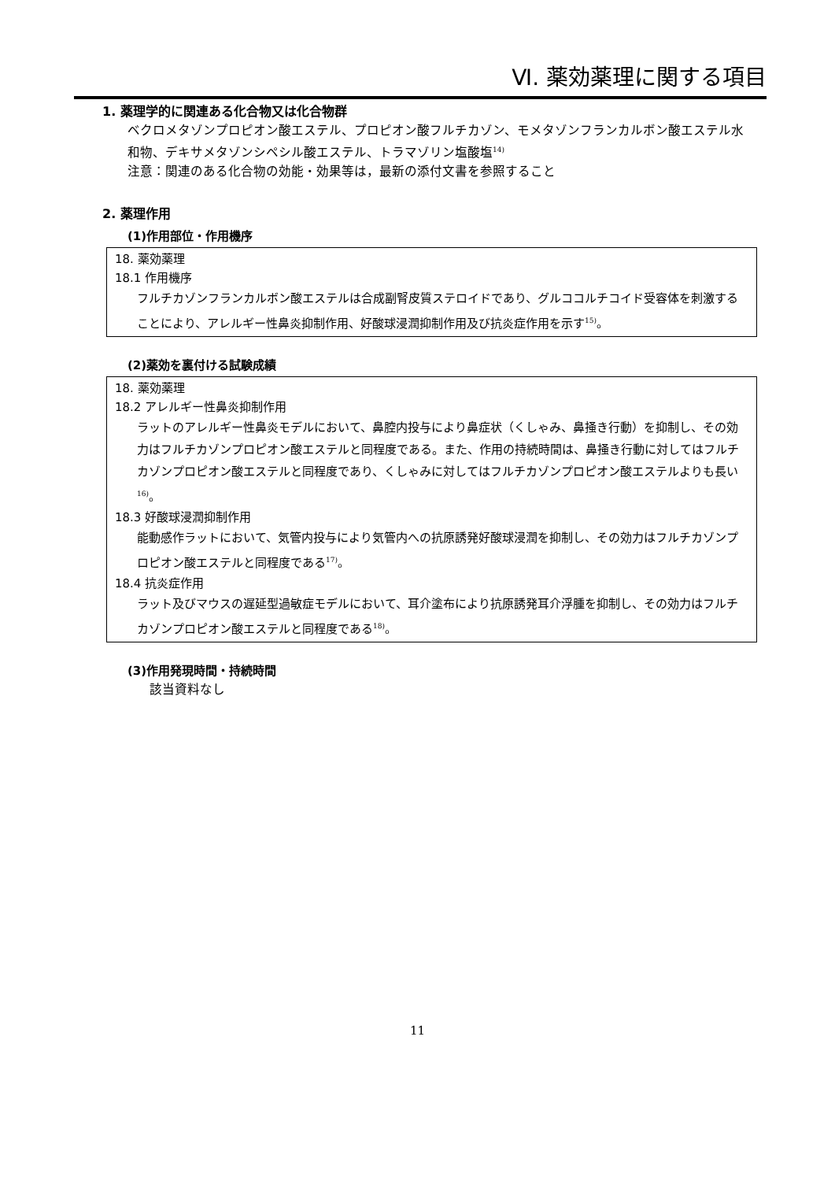Ⅵ. 薬効薬理に関する項目
1. 薬理学的に関連ある化合物又は化合物群
ベクロメタゾンプロピオン酸エステル、プロピオン酸フルチカゾン、モメタゾンフランカルボン酸エステル水和物、デキサメタゾンシペシル酸エステル、トラマゾリン塩酸塩<sup>14)</sup>
注意：関連のある化合物の効能・効果等は，最新の添付文書を参照すること
2. 薬理作用
(1)作用部位・作用機序
18. 薬効薬理
18.1 作用機序
フルチカゾンフランカルボン酸エステルは合成副腎皮質ステロイドであり、グルココルチコイド受容体を刺激することにより、アレルギー性鼻炎抑制作用、好酸球浸潤抑制作用及び抗炎症作用を示す<sup>15)</sup>。
(2)薬効を裏付ける試験成績
18. 薬効薬理
18.2 アレルギー性鼻炎抑制作用
ラットのアレルギー性鼻炎モデルにおいて、鼻腔内投与により鼻症状（くしゃみ、鼻掻き行動）を抑制し、その効力はフルチカゾンプロピオン酸エステルと同程度である。また、作用の持続時間は、鼻掻き行動に対してはフルチカゾンプロピオン酸エステルと同程度であり、くしゃみに対してはフルチカゾンプロピオン酸エステルよりも長い<sup>16)</sup>。
18.3 好酸球浸潤抑制作用
能動感作ラットにおいて、気管内投与により気管内への抗原誘発好酸球浸潤を抑制し、その効力はフルチカゾンプロピオン酸エステルと同程度である<sup>17)</sup>。
18.4 抗炎症作用
ラット及びマウスの遅延型過敏症モデルにおいて、耳介塗布により抗原誘発耳介浮腫を抑制し、その効力はフルチカゾンプロピオン酸エステルと同程度である<sup>18)</sup>。
(3)作用発現時間・持続時間
該当資料なし
11